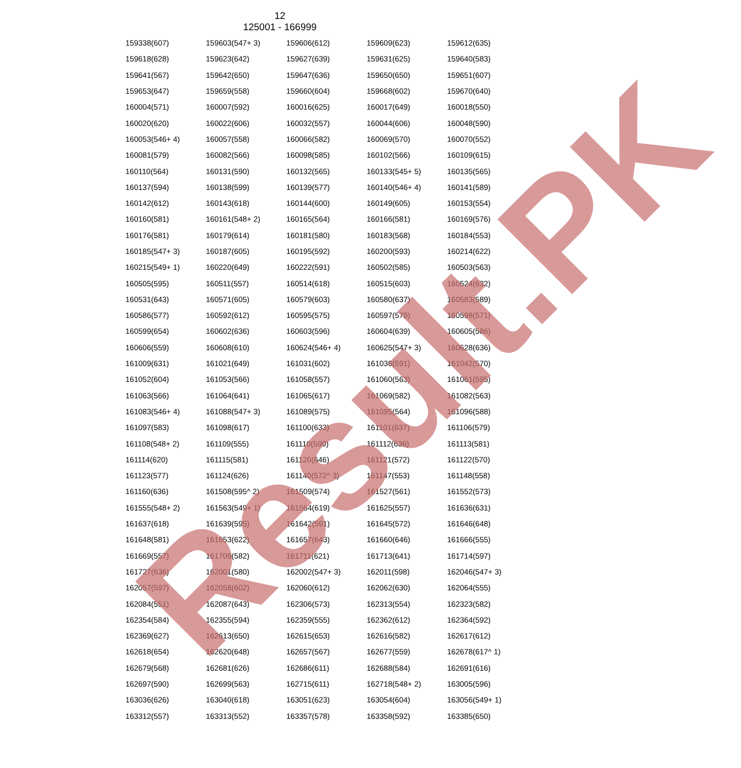12
125001 - 166999
| 159338(607) | 159603(547+ 3) | 159606(612) | 159609(623) | 159612(635) |
| 159618(628) | 159623(642) | 159627(639) | 159631(625) | 159640(583) |
| 159641(567) | 159642(650) | 159647(636) | 159650(650) | 159651(607) |
| 159653(647) | 159659(558) | 159660(604) | 159668(602) | 159670(640) |
| 160004(571) | 160007(592) | 160016(625) | 160017(649) | 160018(550) |
| 160020(620) | 160022(606) | 160032(557) | 160044(606) | 160048(590) |
| 160053(546+ 4) | 160057(558) | 160066(582) | 160069(570) | 160070(552) |
| 160081(579) | 160082(566) | 160098(585) | 160102(566) | 160109(615) |
| 160110(564) | 160131(590) | 160132(565) | 160133(545+ 5) | 160135(565) |
| 160137(594) | 160138(599) | 160139(577) | 160140(546+ 4) | 160141(589) |
| 160142(612) | 160143(618) | 160144(600) | 160149(605) | 160153(554) |
| 160160(581) | 160161(548+ 2) | 160165(564) | 160166(581) | 160169(576) |
| 160176(581) | 160179(614) | 160181(580) | 160183(568) | 160184(553) |
| 160185(547+ 3) | 160187(605) | 160195(592) | 160200(593) | 160214(622) |
| 160215(549+ 1) | 160220(649) | 160222(591) | 160502(585) | 160503(563) |
| 160505(595) | 160511(557) | 160514(618) | 160515(603) | 160524(632) |
| 160531(643) | 160571(605) | 160579(603) | 160580(637) | 160583(589) |
| 160586(577) | 160592(612) | 160595(575) | 160597(579) | 160598(571) |
| 160599(654) | 160602(636) | 160603(596) | 160604(639) | 160605(586) |
| 160606(559) | 160608(610) | 160624(546+ 4) | 160625(547+ 3) | 160628(636) |
| 161009(631) | 161021(649) | 161031(602) | 161036(591) | 161042(570) |
| 161052(604) | 161053(566) | 161058(557) | 161060(563) | 161061(595) |
| 161063(566) | 161064(641) | 161065(617) | 161069(582) | 161082(563) |
| 161083(546+ 4) | 161088(547+ 3) | 161089(575) | 161095(564) | 161096(588) |
| 161097(583) | 161098(617) | 161100(633) | 161101(637) | 161106(579) |
| 161108(548+ 2) | 161109(555) | 161110(590) | 161112(636) | 161113(581) |
| 161114(620) | 161115(581) | 161120(646) | 161121(572) | 161122(570) |
| 161123(577) | 161124(626) | 161140(572^ 3) | 161147(553) | 161148(558) |
| 161160(636) | 161508(595^ 2) | 161509(574) | 161527(561) | 161552(573) |
| 161555(548+ 2) | 161563(549+ 1) | 161564(619) | 161625(557) | 161636(631) |
| 161637(618) | 161639(595) | 161642(591) | 161645(572) | 161646(648) |
| 161648(581) | 161653(622) | 161657(643) | 161660(646) | 161666(555) |
| 161669(557) | 161709(582) | 161711(621) | 161713(641) | 161714(597) |
| 161727(636) | 162001(580) | 162002(547+ 3) | 162011(598) | 162046(547+ 3) |
| 162057(597) | 162058(602) | 162060(612) | 162062(630) | 162064(555) |
| 162084(551) | 162087(643) | 162306(573) | 162313(554) | 162323(582) |
| 162354(584) | 162355(594) | 162359(555) | 162362(612) | 162364(592) |
| 162369(627) | 162613(650) | 162615(653) | 162616(582) | 162617(612) |
| 162618(654) | 162620(648) | 162657(567) | 162677(559) | 162678(617^ 1) |
| 162679(568) | 162681(626) | 162686(611) | 162688(584) | 162691(616) |
| 162697(590) | 162699(563) | 162715(611) | 162718(548+ 2) | 163005(596) |
| 163036(626) | 163040(618) | 163051(623) | 163054(604) | 163056(549+ 1) |
| 163312(557) | 163313(552) | 163357(578) | 163358(592) | 163385(650) |
Result.PK